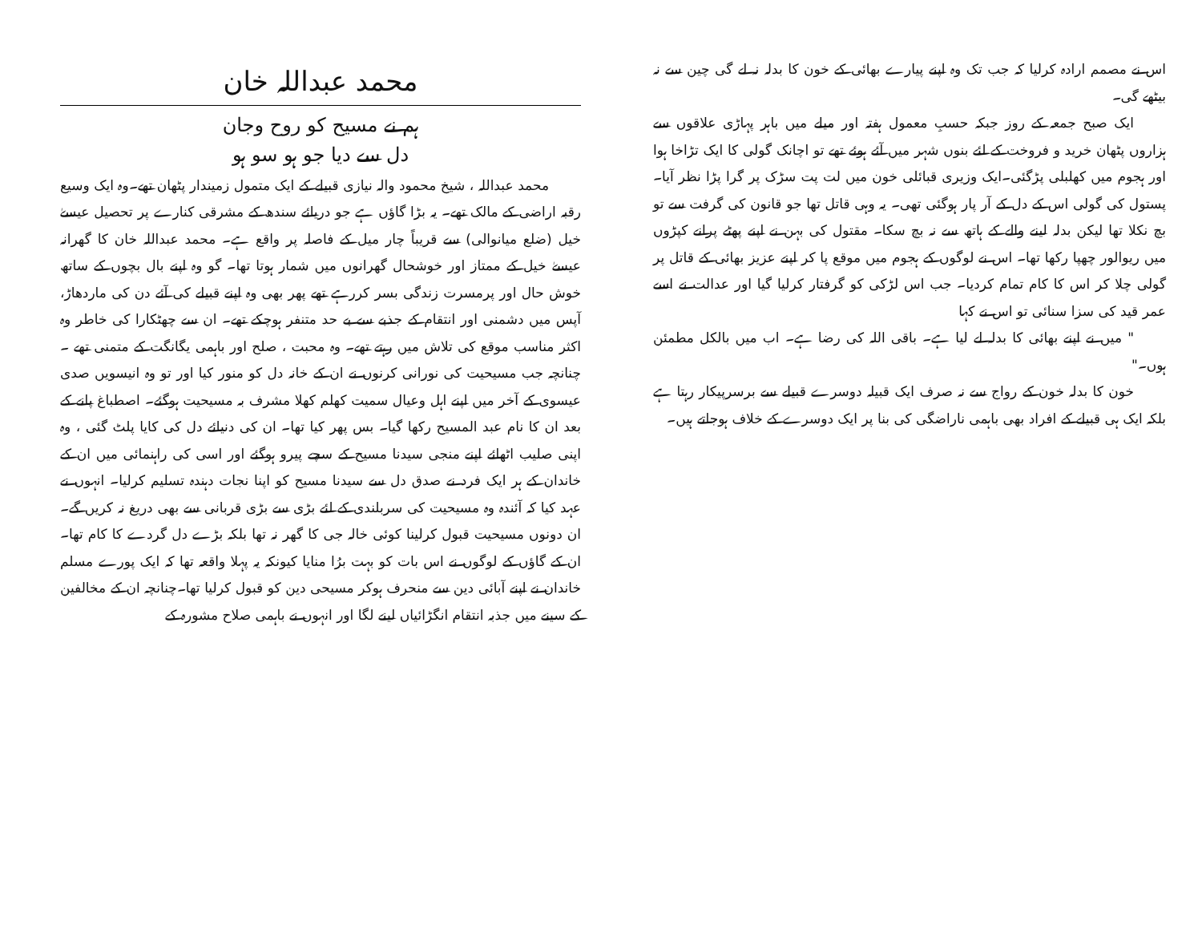اس نے مصمم ارادہ کرلیا کہ جب تک وہ اپنے پیارے بھائی کے خون کا بدلہ نہ لے گی چین سے نہ بیٹھے گی۔
ایک صبح جمعہ کے روز جبکہ حسبِ معمول ہفتہ اور میلے میں باہر پہاڑی علاقوں سے ہزاروں پٹھان خرید و فروخت کے لئے بنوں شہر میں آئے ہوئے تھے تو اچانک گولی کا ایک تڑاخا ہوا اور ہجوم میں کھلبلی پڑگئی۔ایک وزیری قبائلی خون میں لت پت سڑک پر گرا پڑا نظر آیا۔ پستول کی گولی اس کے دل کے آر پار ہوگئی تھی۔ یہ وہی قاتل تھا جو قانون کی گرفت سے تو بچ نکلا تھا لیکن بدلہ لینے والے کے ہاتھ سے نہ بچ سکا۔ مقتول کی بہن نے اپنے پھٹے پرانے کپڑوں میں ریوالور چھپا رکھا تھا۔ اس نے لوگوں کے ہجوم میں موقع پا کر اپنے عزیز بھائی کے قاتل پر گولی چلا کر اس کا کام تمام کردیا۔ جب اس لڑکی کو گرفتار کرلیا گیا اور عدالت نے اسے عمر قید کی سزا سنائی تو اس نے کہا
" میں نے اپنے بھائی کا بدلہ لے لیا ہے۔ باقی اللہ کی رضا ہے۔ اب میں بالکل مطمئن ہوں۔"
خون کا بدلہ خون کے رواج سے نہ صرف ایک قبیلہ دوسرے قبیلے سے برسرپیکار رہتا ہے بلکہ ایک ہی قبیلے کے افراد بھی باہمی ناراضگی کی بنا پر ایک دوسرے کے خلاف ہوجاتے ہیں۔
محمد عبداللہ خان
ہم نے مسیح کو روح وجان
دل سے دیا جو ہو سو ہو
محمد عبداللہ ، شیخ محمود والہ نیازی قبیلے کے ایک متمول زمیندار پٹھان تھے۔وہ ایک وسیع رقبہ اراضی کے مالک تھے۔ یہ بڑا گاؤں ہے جو دریائے سندھ کے مشرقی کنارے پر تحصیل عیسےٰ خیل (ضلع میانوالی) سے قریباً چار میل کے فاصلہ پر واقع ہے۔ محمد عبداللہ خان کا گھرانہ عیسےٰ خیل کے ممتاز اور خوشحال گھرانوں میں شمار ہوتا تھا۔ گو وہ اپنے بال بچوں کے ساتھ خوش حال اور پرمسرت زندگی بسر کررہے تھے پھر بھی وہ اپنے قبیلے کی آئے دن کی ماردھاڑ، آپس میں دشمنی اور انتقام کے جذبے سے بے حد متنفر ہوچکے تھے۔ ان سے چھٹکارا کی خاطر وہ اکثر مناسب موقع کی تلاش میں رہتے تھے۔ وہ محبت ، صلح اور باہمی یگانگت کے متمنی تھے ۔ چنانچہ جب مسیحیت کی نورانی کرنوں نے ان کے خانہ دل کو منور کیا اور تو وہ انیسویں صدی عیسوی کے آخر میں اپنے اہل وعیال سمیت کھلم کھلا مشرف بہ مسیحیت ہوگئے۔ اصطباغ پانے کے بعد ان کا نام عبد المسیح رکھا گیا۔ بس پھر کیا تھا۔ ان کی دنیائے دل کی کایا پلٹ گئی ، وہ اپنی صلیب اٹھائے اپنے منجی سیدنا مسیح کے سچے پیرو ہوگئے اور اسی کی راہنمائی میں ان کے خاندان کے ہر ایک فرد نے صدق دل سے سیدنا مسیح کو اپنا نجات دہندہ تسلیم کرلیا۔ انہوں نے عہد کیا کہ آئندہ وہ مسیحیت کی سربلندی کے لئے بڑی سے بڑی قربانی سے بھی دریغ نہ کریں گے۔ ان دونوں مسیحیت قبول کرلینا کوئی خالہ جی کا گھر نہ تھا بلکہ بڑے دل گردے کا کام تھا۔ ان کے گاؤں کے لوگوں نے اس بات کو بہت برُا منایا کیونکہ یہ پہلا واقعہ تھا کہ ایک پورے مسلم خاندان نے اپنے آبائی دین سے منحرف ہوکر مسیحی دین کو قبول کرلیا تھا۔چنانچہ ان کے مخالفین کے سینے میں جذبہ انتقام انگڑائیاں لینے لگا اور انہوں نے باہمی صلاح مشورہ کے